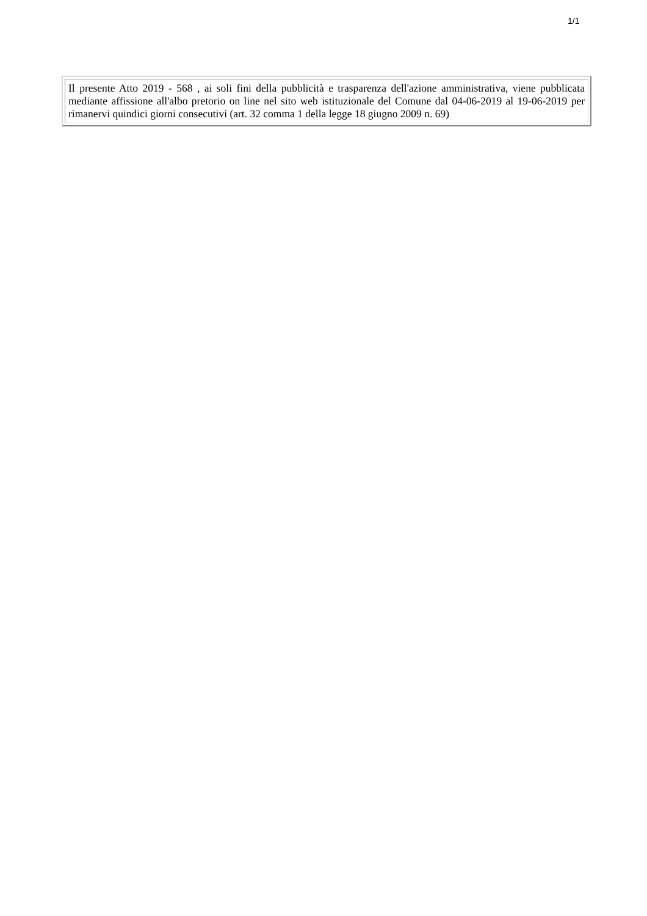1/1
Il presente Atto 2019 - 568 , ai soli fini della pubblicità e trasparenza dell'azione amministrativa, viene pubblicata mediante affissione all'albo pretorio on line nel sito web istituzionale del Comune dal 04-06-2019 al 19-06-2019 per rimanervi quindici giorni consecutivi (art. 32 comma 1 della legge 18 giugno 2009 n. 69)